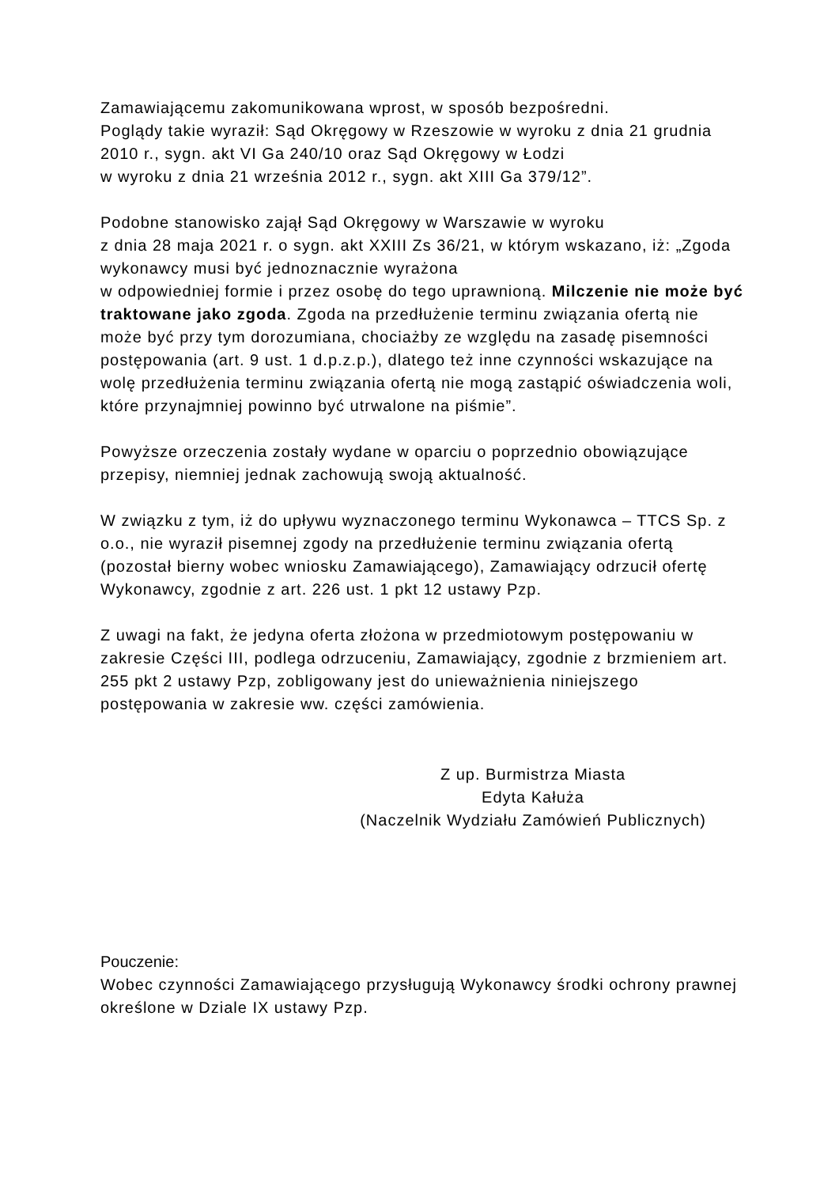Zamawiającemu zakomunikowana wprost, w sposób bezpośredni.
Poglądy takie wyraził: Sąd Okręgowy w Rzeszowie w wyroku z dnia 21 grudnia 2010 r., sygn. akt VI Ga 240/10 oraz Sąd Okręgowy w Łodzi
w wyroku z dnia 21 września 2012 r., sygn. akt XIII Ga 379/12”.
Podobne stanowisko zajął Sąd Okręgowy w Warszawie w wyroku
z dnia 28 maja 2021 r. o sygn. akt XXIII Zs 36/21, w którym wskazano, iż: „Zgoda wykonawcy musi być jednoznacznie wyrażona
w odpowiedniej formie i przez osobę do tego uprawnioną. Milczenie nie może być traktowane jako zgoda. Zgoda na przedłużenie terminu związania ofertą nie może być przy tym dorozumiana, chociażby ze względu na zasadę pisemności postępowania (art. 9 ust. 1 d.p.z.p.), dlatego też inne czynności wskazujące na wolę przedłużenia terminu związania ofertą nie mogą zastąpić oświadczenia woli, które przynajmniej powinno być utrwalone na piśmie”.
Powyższe orzeczenia zostały wydane w oparciu o poprzednio obowiązujące przepisy, niemniej jednak zachowują swoją aktualność.
W związku z tym, iż do upływu wyznaczonego terminu Wykonawca – TTCS Sp. z o.o., nie wyraził pisemnej zgody na przedłużenie terminu związania ofertą (pozostał bierny wobec wniosku Zamawiającego), Zamawiający odrzucił ofertę Wykonawcy, zgodnie z art. 226 ust. 1 pkt 12 ustawy Pzp.
Z uwagi na fakt, że jedyna oferta złożona w przedmiotowym postępowaniu w zakresie Części III, podlega odrzuceniu, Zamawiający, zgodnie z brzmieniem art. 255 pkt 2 ustawy Pzp, zobligowany jest do unieważnienia niniejszego postępowania w zakresie ww. części zamówienia.
Z up. Burmistrza Miasta
Edyta Kałuża
(Naczelnik Wydziału Zamówień Publicznych)
Pouczenie:
Wobec czynności Zamawiającego przysługują Wykonawcy środki ochrony prawnej określone w Dziale IX ustawy Pzp.